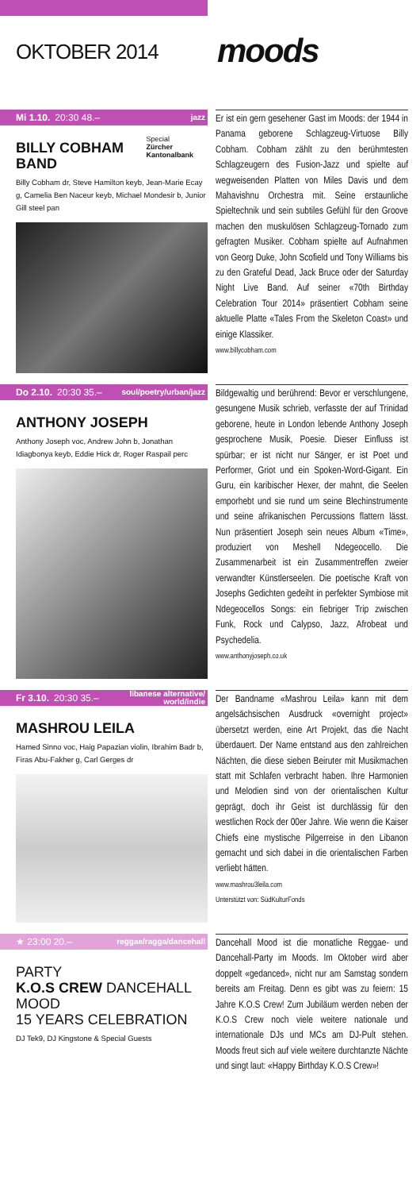OKTOBER 2014
moods
Mi 1.10. 20:30 48.– jazz
BILLY COBHAM BAND
Special
Zürcher Kantonalbank
Billy Cobham dr, Steve Hamilton keyb, Jean-Marie Ecay g, Camelia Ben Naceur keyb, Michael Mondesir b, Junior Gill steel pan
Er ist ein gern gesehener Gast im Moods: der 1944 in Panama geborene Schlagzeug-Virtuose Billy Cobham. Cobham zählt zu den berühmtesten Schlagzeugern des Fusion-Jazz und spielte auf wegweisenden Platten von Miles Davis und dem Mahavishnu Orchestra mit. Seine erstaunliche Spieltechnik und sein subtiles Gefühl für den Groove machen den muskulösen Schlagzeug-Tornado zum gefragten Musiker. Cobham spielte auf Aufnahmen von Georg Duke, John Scofield und Tony Williams bis zu den Grateful Dead, Jack Bruce oder der Saturday Night Live Band. Auf seiner «70th Birthday Celebration Tour 2014» präsentiert Cobham seine aktuelle Platte «Tales From the Skeleton Coast» und einige Klassiker.
www.billycobham.com
Do 2.10. 20:30 35.– soul/poetry/urban/jazz
ANTHONY JOSEPH
Anthony Joseph voc, Andrew John b, Jonathan Idiagbonya keyb, Eddie Hick dr, Roger Raspail perc
Bildgewaltig und berührend: Bevor er verschlungene, gesungene Musik schrieb, verfasste der auf Trinidad geborene, heute in London lebende Anthony Joseph gesprochene Musik, Poesie. Dieser Einfluss ist spürbar; er ist nicht nur Sänger, er ist Poet und Performer, Griot und ein Spoken-Word-Gigant. Ein Guru, ein karibischer Hexer, der mahnt, die Seelen emporhebt und sie rund um seine Blechinstrumente und seine afrikanischen Percussions flattern lässt. Nun präsentiert Joseph sein neues Album «Time», produziert von Meshell Ndegeocello. Die Zusammenarbeit ist ein Zusammentreffen zweier verwandter Künstlerseelen. Die poetische Kraft von Josephs Gedichten gedeiht in perfekter Symbiose mit Ndegeocellos Songs: ein fiebriger Trip zwischen Funk, Rock und Calypso, Jazz, Afrobeat und Psychedelia.
www.anthonyjoseph.co.uk
Fr 3.10. 20:30 35.– libanese alternative/
world/indie
MASHROU LEILA
Hamed Sinno voc, Haig Papazian violin, Ibrahim Badr b, Firas Abu-Fakher g, Carl Gerges dr
Der Bandname «Mashrou Leila» kann mit dem angelsächsischen Ausdruck «overnight project» übersetzt werden, eine Art Projekt, das die Nacht überdauert. Der Name entstand aus den zahlreichen Nächten, die diese sieben Beiruter mit Musikmachen statt mit Schlafen verbracht haben. Ihre Harmonien und Melodien sind von der orientalischen Kultur geprägt, doch ihr Geist ist durchlässig für den westlichen Rock der 00er Jahre. Wie wenn die Kaiser Chiefs eine mystische Pilgerreise in den Libanon gemacht und sich dabei in die orientalischen Farben verliebt hätten.
www.mashrou3leila.com
Unterstützt von: SüdKulturFonds
★ 23:00 20.– reggae/ragga/dancehall
PARTY
K.O.S CREW DANCEHALL MOOD
15 YEARS CELEBRATION
DJ Tek9, DJ Kingstone & Special Guests
Dancehall Mood ist die monatliche Reggae- und Dancehall-Party im Moods. Im Oktober wird aber doppelt «gedanced», nicht nur am Samstag sondern bereits am Freitag. Denn es gibt was zu feiern: 15 Jahre K.O.S Crew! Zum Jubiläum werden neben der K.O.S Crew noch viele weitere nationale und internationale DJs und MCs am DJ-Pult stehen. Moods freut sich auf viele weitere durchtanzte Nächte und singt laut: «Happy Birthday K.O.S Crew»!